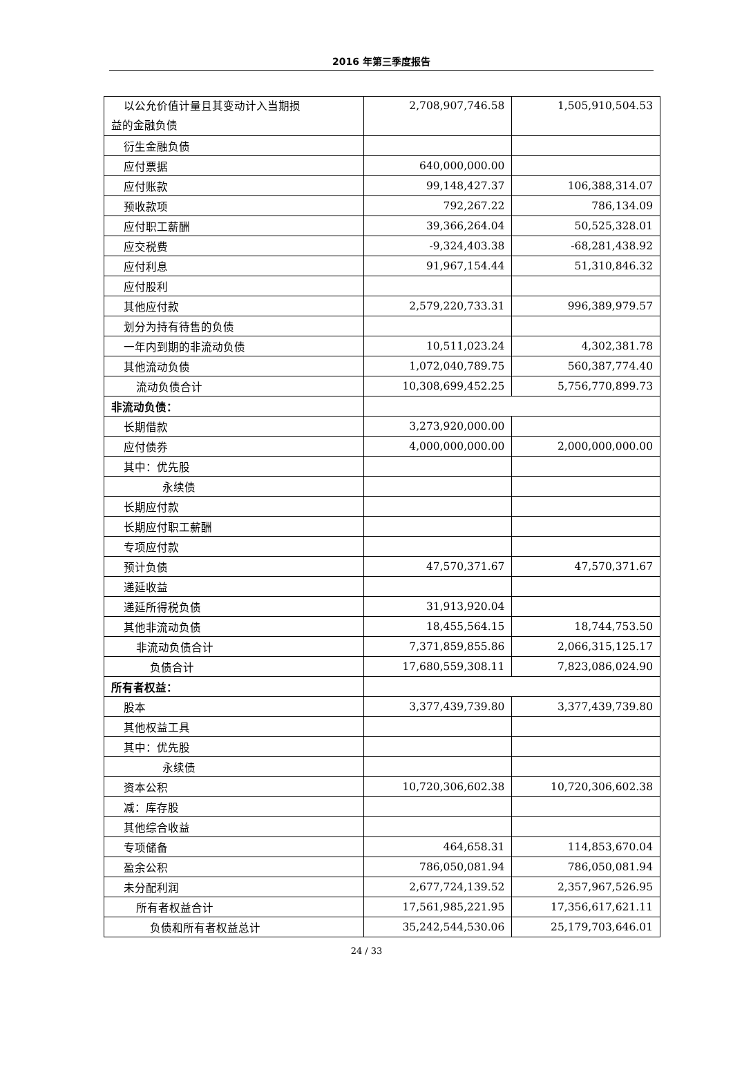2016 年第三季度报告
| 以公允价值计量且其变动计入当期损 益的金融负债 | 2,708,907,746.58 | 1,505,910,504.53 |
| 衍生金融负债 | | |
| 应付票据 | 640,000,000.00 | |
| 应付账款 | 99,148,427.37 | 106,388,314.07 |
| 预收款项 | 792,267.22 | 786,134.09 |
| 应付职工薪酬 | 39,366,264.04 | 50,525,328.01 |
| 应交税费 | -9,324,403.38 | -68,281,438.92 |
| 应付利息 | 91,967,154.44 | 51,310,846.32 |
| 应付股利 | | |
| 其他应付款 | 2,579,220,733.31 | 996,389,979.57 |
| 划分为持有待售的负债 | | |
| 一年内到期的非流动负债 | 10,511,023.24 | 4,302,381.78 |
| 其他流动负债 | 1,072,040,789.75 | 560,387,774.40 |
| 流动负债合计 | 10,308,699,452.25 | 5,756,770,899.73 |
| 非流动负债： | | |
| 长期借款 | 3,273,920,000.00 | |
| 应付债券 | 4,000,000,000.00 | 2,000,000,000.00 |
| 其中：优先股 | | |
| 永续债 | | |
| 长期应付款 | | |
| 长期应付职工薪酬 | | |
| 专项应付款 | | |
| 预计负债 | 47,570,371.67 | 47,570,371.67 |
| 递延收益 | | |
| 递延所得税负债 | 31,913,920.04 | |
| 其他非流动负债 | 18,455,564.15 | 18,744,753.50 |
| 非流动负债合计 | 7,371,859,855.86 | 2,066,315,125.17 |
| 负债合计 | 17,680,559,308.11 | 7,823,086,024.90 |
| 所有者权益： | | |
| 股本 | 3,377,439,739.80 | 3,377,439,739.80 |
| 其他权益工具 | | |
| 其中：优先股 | | |
| 永续债 | | |
| 资本公积 | 10,720,306,602.38 | 10,720,306,602.38 |
| 减：库存股 | | |
| 其他综合收益 | | |
| 专项储备 | 464,658.31 | 114,853,670.04 |
| 盈余公积 | 786,050,081.94 | 786,050,081.94 |
| 未分配利润 | 2,677,724,139.52 | 2,357,967,526.95 |
| 所有者权益合计 | 17,561,985,221.95 | 17,356,617,621.11 |
| 负债和所有者权益总计 | 35,242,544,530.06 | 25,179,703,646.01 |
24 / 33